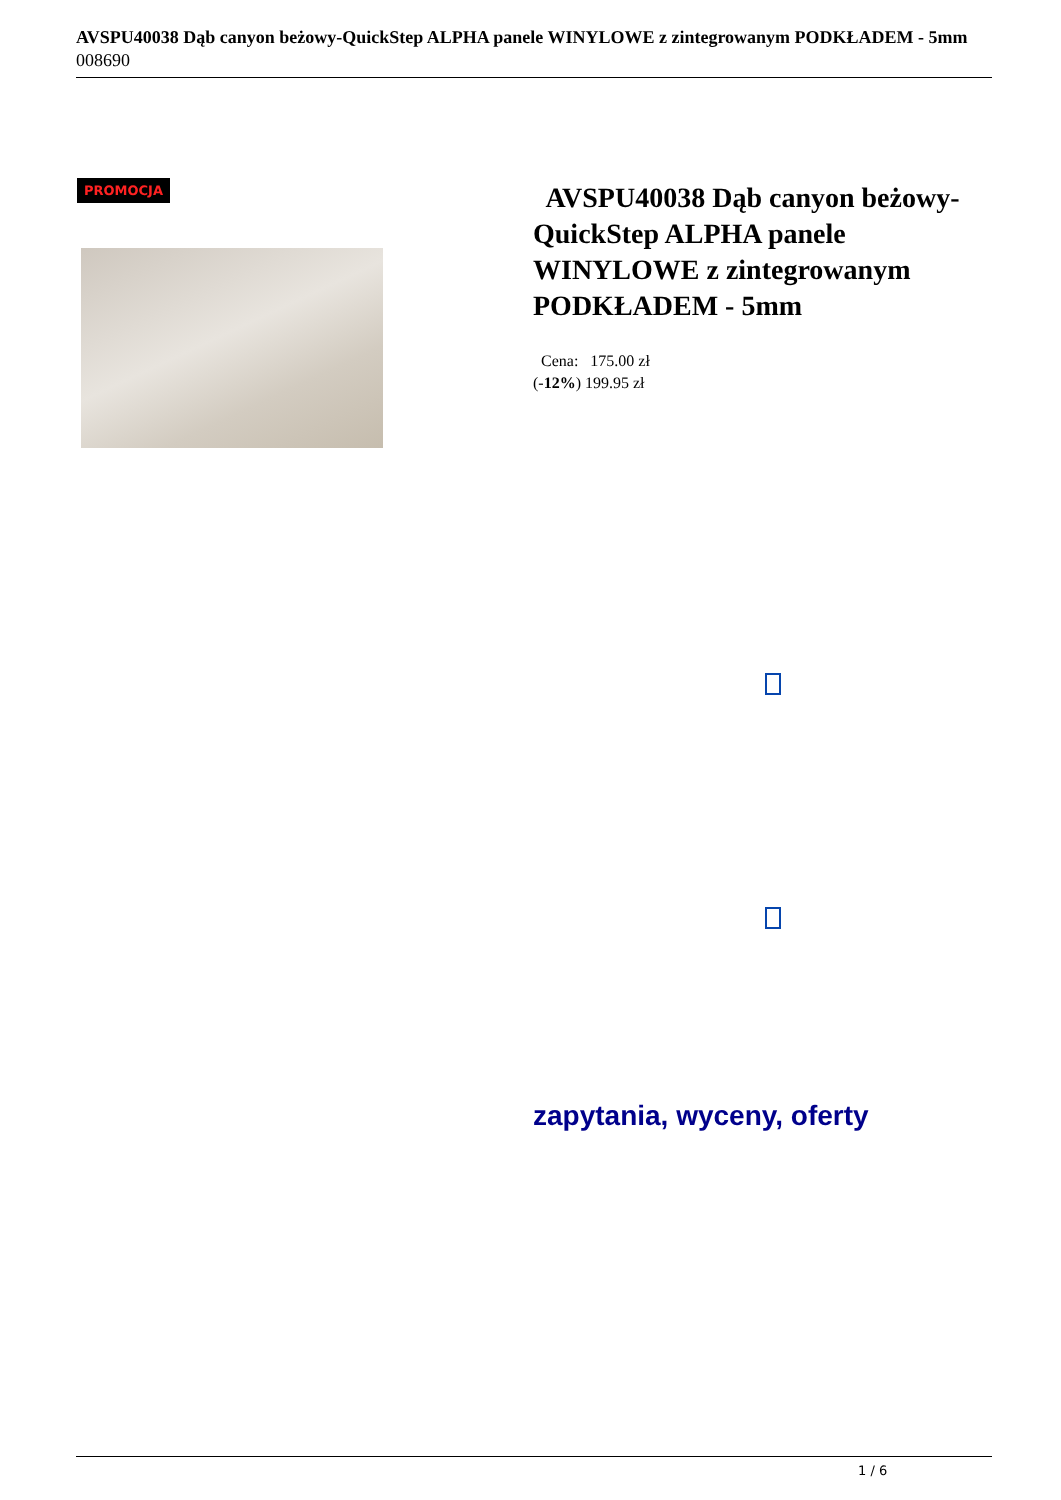AVSPU40038 Dąb canyon beżowy-QuickStep ALPHA panele WINYLOWE z zintegrowanym PODKŁADEM - 5mm
008690
PROMOCJA
AVSPU40038 Dąb canyon beżowy-QuickStep ALPHA panele WINYLOWE z zintegrowanym PODKŁADEM - 5mm
Cena: 175.00 zł
(-12%) 199.95 zł
zapytania, wyceny, oferty
1 / 6